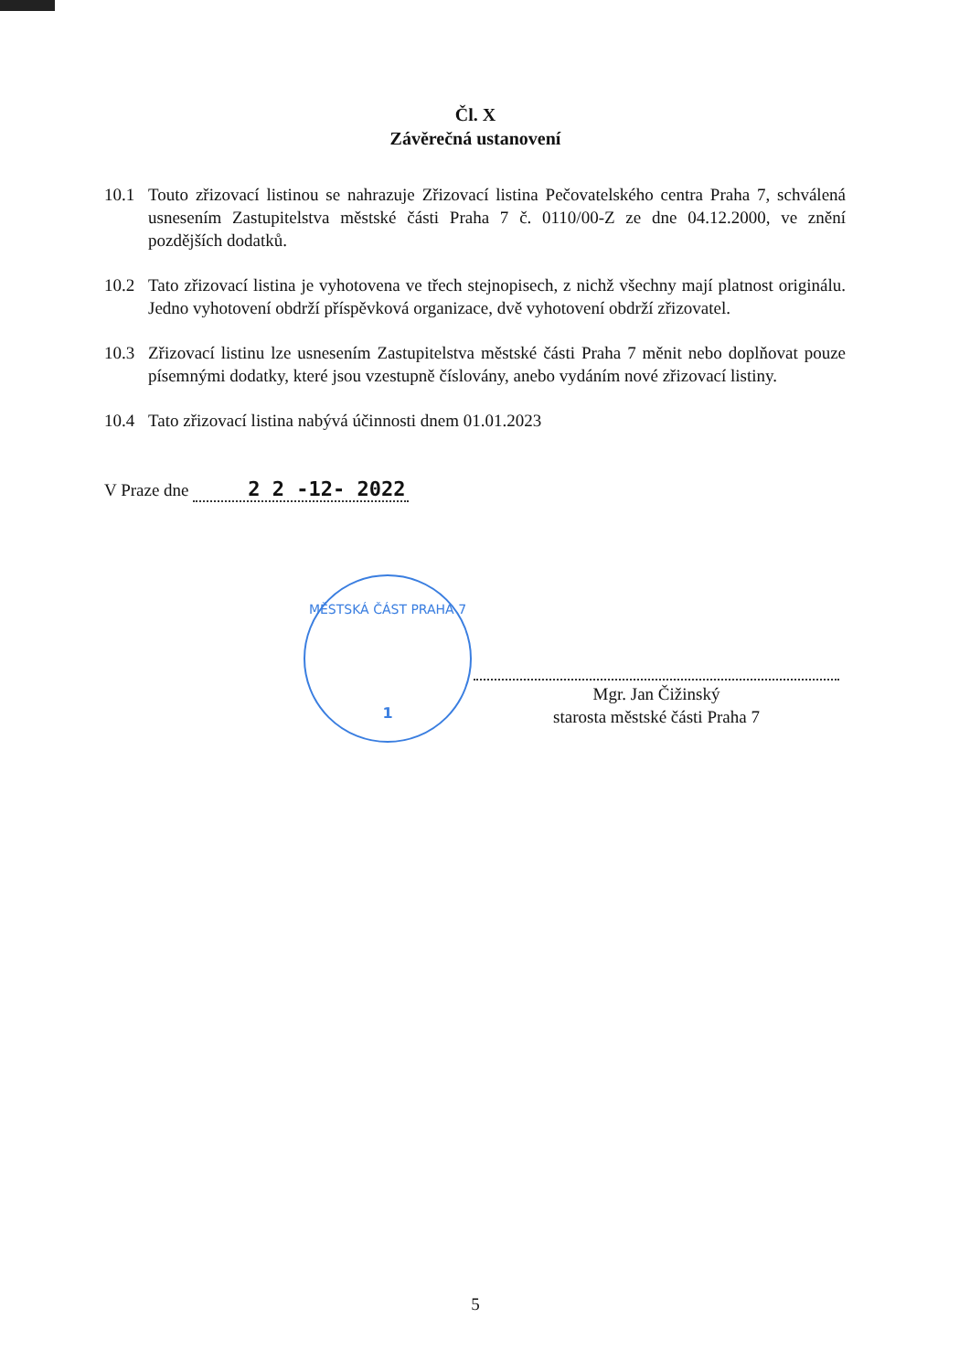Čl. X
Závěrečná ustanovení
10.1 Touto zřizovací listinou se nahrazuje Zřizovací listina Pečovatelského centra Praha 7, schválená usnesením Zastupitelstva městské části Praha 7 č. 0110/00-Z ze dne 04.12.2000, ve znění pozdějších dodatků.
10.2 Tato zřizovací listina je vyhotovena ve třech stejnopisech, z nichž všechny mají platnost originálu. Jedno vyhotovení obdrží příspěvková organizace, dvě vyhotovení obdrží zřizovatel.
10.3 Zřizovací listinu lze usnesením Zastupitelstva městské části Praha 7 měnit nebo doplňovat pouze písemnými dodatky, které jsou vzestupně číslovány, anebo vydáním nové zřizovací listiny.
10.4 Tato zřizovací listina nabývá účinnosti dnem 01.01.2023
V Praze dne 2 2 -12- 2022
MĚSTSKÁ ČÁST PRAHA 7
1
Mgr. Jan Čižinský
starosta městské části Praha 7
5